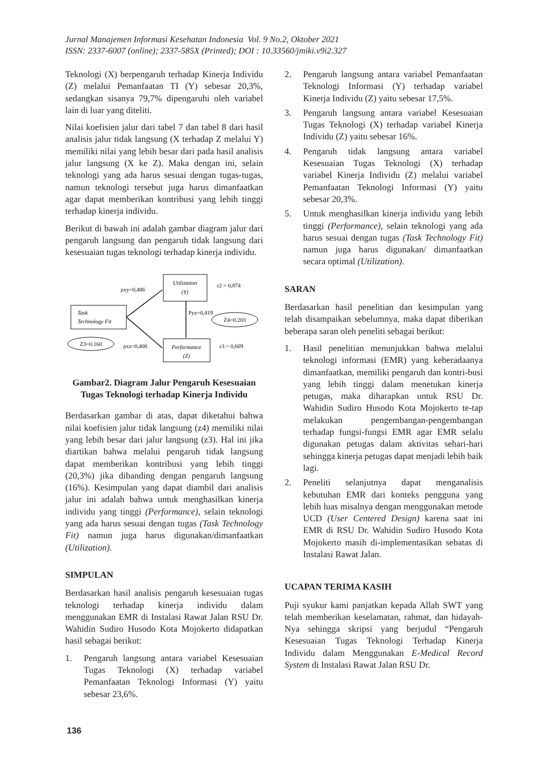Jurnal Manajemen Informasi Kesehatan Indonesia Vol. 9 No.2, Oktober 2021
ISSN: 2337-6007 (online); 2337-585X (Printed); DOI : 10.33560/jmiki.v9i2.327
Teknologi (X) berpengaruh terhadap Kinerja Individu (Z) melalui Pemanfaatan TI (Y) sebesar 20,3%, sedangkan sisanya 79,7% dipengaruhi oleh variabel lain di luar yang diteliti.
Nilai koefisien jalur dari tabel 7 dan tabel 8 dari hasil analisis jalur tidak langsung (X terhadap Z melalui Y) memiliki nilai yang lebih besar dari pada hasil analisis jalur langsung (X ke Z). Maka dengan ini, selain teknologi yang ada harus sesuai dengan tugas-tugas, namun teknologi tersebut juga harus dimanfaatkan agar dapat memberikan kontribusi yang lebih tinggi terhadap kinerja individu.
Berikut di bawah ini adalah gambar diagram jalur dari pengaruh langsung dan pengaruh tidak langsung dari kesesuaian tugas teknologi terhadap kinerja individu.
Utilization
(Y)
Task
Technology Fit
Performance
(Z)
ρxy=0,486
ρxz=0,400
Pyz=0,419
ε2 = 0,874
ε3 = 0,609
Z4=0.203
Z3=0.160
Gambar2. Diagram Jalur Pengaruh Kesesuaian Tugas Teknologi terhadap Kinerja Individu
Berdasarkan gambar di atas, dapat diketahui bahwa nilai koefisien jalur tidak langsung (z4) memiliki nilai yang lebih besar dari jalur langsung (z3). Hal ini jika diartikan bahwa melalui pengaruh tidak langsung dapat memberikan kontribusi yang lebih tinggi (20,3%) jika dibanding dengan pengaruh langsung (16%). Kesimpulan yang dapat diambil dari analisis jalur ini adalah bahwa untuk menghasilkan kinerja individu yang tinggi (Performance), selain teknologi yang ada harus sesuai dengan tugas (Task Technology Fit) namun juga harus digunakan/dimanfaatkan (Utilization).
SIMPULAN
Berdasarkan hasil analisis pengaruh kesesuaian tugas teknologi terhadap kinerja individu dalam menggunakan EMR di Instalasi Rawat Jalan RSU Dr. Wahidin Sudiro Husodo Kota Mojokerto didapatkan hasil sebagai berikut:
1. Pengaruh langsung antara variabel Kesesuaian Tugas Teknologi (X) terhadap variabel Pemanfaatan Teknologi Informasi (Y) yaitu sebesar 23,6%.
2. Pengaruh langsung antara variabel Pemanfaatan Teknologi Informasi (Y) terhadap variabel Kinerja Individu (Z) yaitu sebesar 17,5%.
3. Pengaruh langsung antara variabel Kesesuaian Tugas Teknologi (X) terhadap variabel Kinerja Individu (Z) yaitu sebesar 16%.
4. Pengaruh tidak langsung antara variabel Kesesuaian Tugas Teknologi (X) terhadap variabel Kinerja Individu (Z) melalui variabel Pemanfaatan Teknologi Informasi (Y) yaitu sebesar 20,3%.
5. Untuk menghasilkan kinerja individu yang lebih tinggi (Performance), selain teknologi yang ada harus sesuai dengan tugas (Task Technology Fit) namun juga harus digunakan/ dimanfaatkan secara optimal (Utilization).
SARAN
Berdasarkan hasil penelitian dan kesimpulan yang telah disampaikan sebelumnya, maka dapat diberikan beberapa saran oleh peneliti sebagai berikut:
1. Hasil penelitian menunjukkan bahwa melalui teknologi informasi (EMR) yang keberadaanya dimanfaatkan, memiliki pengaruh dan kontri-busi yang lebih tinggi dalam menetukan kinerja petugas, maka diharapkan untuk RSU Dr. Wahidin Sudiro Husodo Kota Mojokerto te-tap melakukan pengembangan-pengembangan terhadap fungsi-fungsi EMR agar EMR selalu digunakan petugas dalam aktivitas sehari-hari sehingga kinerja petugas dapat menjadi lebih baik lagi.
2. Peneliti selanjutnya dapat menganalisis kebutuhan EMR dari konteks pengguna yang lebih luas misalnya dengan menggunakan metode UCD (User Centered Design) karena saat ini EMR di RSU Dr. Wahidin Sudiro Husodo Kota Mojokerto masih di-implementasikan sebatas di Instalasi Rawat Jalan.
UCAPAN TERIMA KASIH
Puji syukur kami panjatkan kepada Allah SWT yang telah memberikan keselamatan, rahmat, dan hidayah-Nya sehingga skripsi yang berjudul “Pengaruh Kesesuaian Tugas Teknologi Terhadap Kinerja Individu dalam Menggunakan E-Medical Record System di Instalasi Rawat Jalan RSU Dr.
136